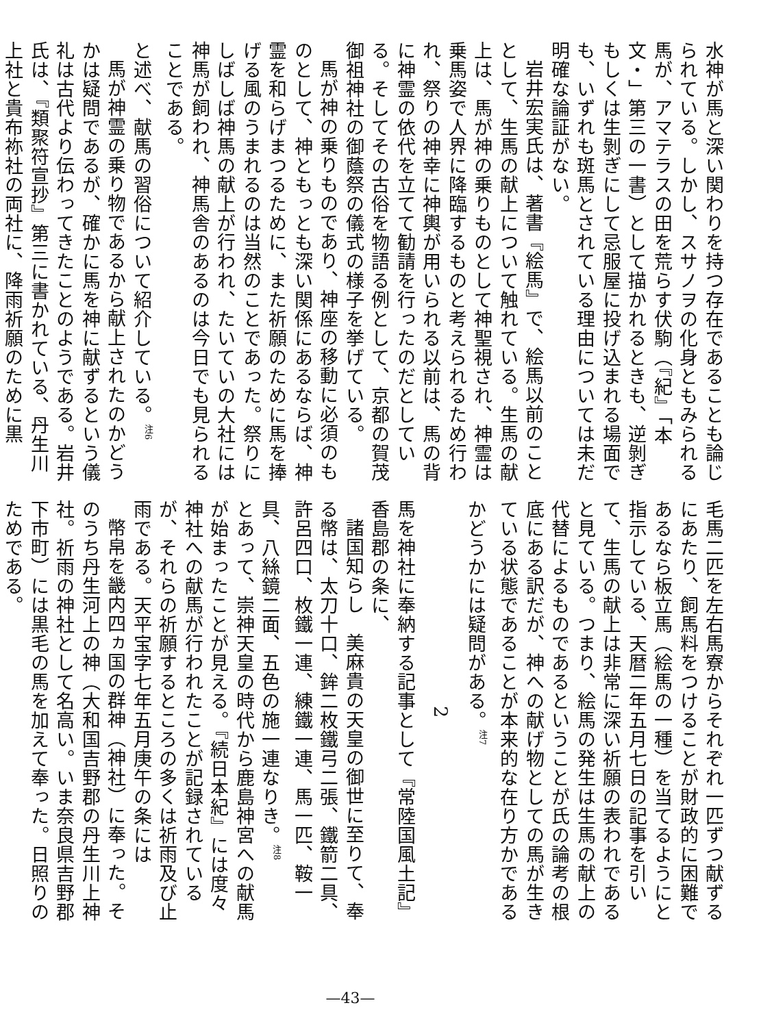水神が馬と深い関わりを持つ存在であることも論じられている。しかし、スサノヲの化身ともみられる馬が、アマテラスの田を荒らす伏駒（『紀』「本文・」第三の一書）として描かれるときも、逆剝ぎもしくは生剝ぎにして忌服屋に投げ込まれる場面でも、いずれも斑馬とされている理由については未だ明確な論証がない。
岩井宏実氏は、著書『絵馬』で、絵馬以前のこととして、生馬の献上について触れている。生馬の献上は、馬が神の乗りものとして神聖視され、神霊は乗馬姿で人界に降臨するものと考えられるため行われ、祭りの神幸に神輿が用いられる以前は、馬の背に神霊の依代を立てて勧請を行ったのだとしている。そしてその古俗を物語る例として、京都の賀茂御祖神社の御蔭祭の儀式の様子を挙げている。
馬が神の乗りものであり、神座の移動に必須のものとして、神ともっとも深い関係にあるならば、神霊を和らげまつるために、また祈願のために馬を捧げる風のうまれるのは当然のことであった。祭りにしばしば神馬の献上が行われ、たいていの大社には神馬が飼われ、神馬舎のあるのは今日でも見られることである。
と述べ、献馬の習俗について紹介している。<sup>注6</sup>
馬が神霊の乗り物であるから献上されたのかどうかは疑問であるが、確かに馬を神に献ずるという儀礼は古代より伝わってきたことのようである。岩井氏は、『類聚符宣抄』第三に書かれている、丹生川上社と貴布祢社の両社に、降雨祈願のために黒
毛馬二匹を左右馬寮からそれぞれ一匹ずつ献ずるにあたり、飼馬料をつけることが財政的に困難であるなら板立馬（絵馬の一種）を当てるようにと指示している、天暦二年五月七日の記事を引いて、生馬の献上は非常に深い祈願の表われであると見ている。つまり、絵馬の発生は生馬の献上の代替によるものであるということが氏の論考の根底にある訳だが、神への献げ物としての馬が生きている状態であることが本来的な在り方かであるかどうかには疑問がある。<sup>注7</sup>
2
馬を神社に奉納する記事として『常陸国風土記』香島郡の条に、
諸国知らし　美麻貴の天皇の御世に至りて、奉る幣は、太刀十口、鉾二枚鐵弓二張、鐵箭二具、許呂四口、枚鐵一連、練鐵一連、馬一匹、鞍一具、八絲鏡二面、五色の施一連なりき。<sup>注8</sup>
とあって、崇神天皇の時代から鹿島神宮への献馬が始まったことが見える。『続日本紀』には度々神社への献馬が行われたことが記録されているが、それらの祈願するところの多くは祈雨及び止雨である。天平宝字七年五月庚午の条には
幣帛を畿内四ヵ国の群神（神社）に奉った。そのうち丹生河上の神（大和国吉野郡の丹生川上神社。祈雨の神社として名高い。いま奈良県吉野郡下市町）には黒毛の馬を加えて奉った。日照りのためである。
—43—